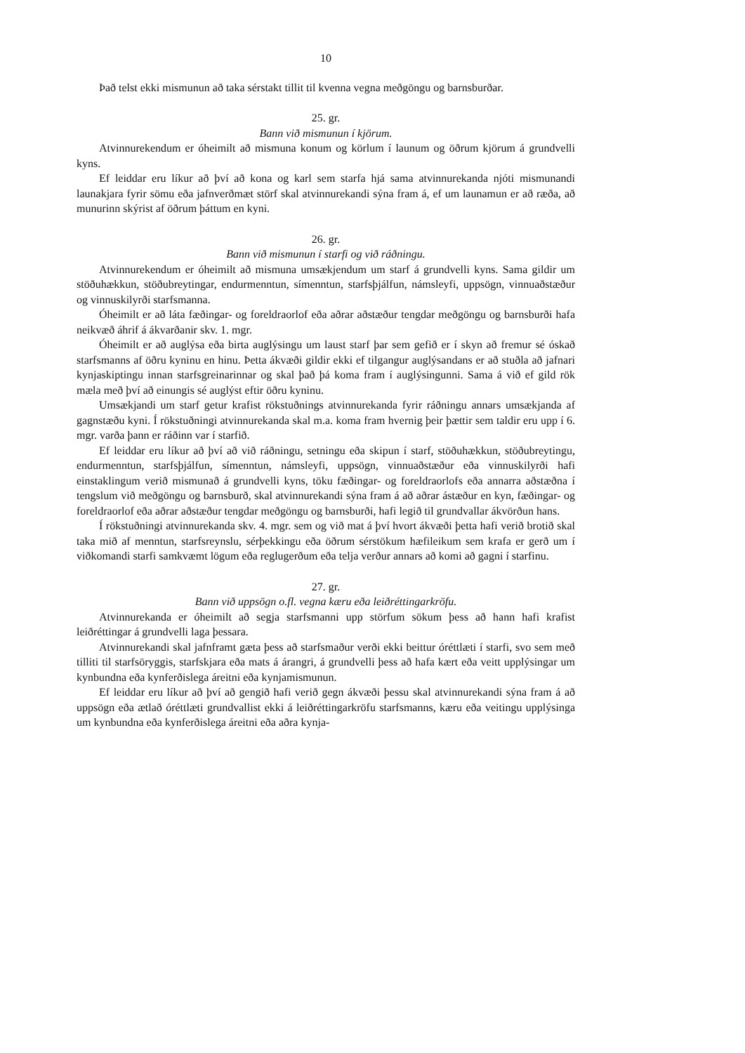10
Það telst ekki mismunun að taka sérstakt tillit til kvenna vegna meðgöngu og barnsburðar.
25. gr.
Bann við mismunun í kjörum.
Atvinnurekendum er óheimilt að mismuna konum og körlum í launum og öðrum kjörum á grundvelli kyns.
Ef leiddar eru líkur að því að kona og karl sem starfa hjá sama atvinnurekanda njóti mismunandi launakjara fyrir sömu eða jafnverðmæt störf skal atvinnurekandi sýna fram á, ef um launamun er að ræða, að munurinn skýrist af öðrum þáttum en kyni.
26. gr.
Bann við mismunun í starfi og við ráðningu.
Atvinnurekendum er óheimilt að mismuna umsækjendum um starf á grundvelli kyns. Sama gildir um stöðuhækkun, stöðubreytingar, endurmenntun, símenntun, starfsþjálfun, námsleyfi, uppsögn, vinnuaðstæður og vinnuskilyrði starfsmanna.
Óheimilt er að láta fæðingar- og foreldraorlof eða aðrar aðstæður tengdar meðgöngu og barnsburði hafa neikvæð áhrif á ákvarðanir skv. 1. mgr.
Óheimilt er að auglýsa eða birta auglýsingu um laust starf þar sem gefið er í skyn að fremur sé óskað starfsmanns af öðru kyninu en hinu. Þetta ákvæði gildir ekki ef tilgangur auglýsandans er að stuðla að jafnari kynjaskiptingu innan starfsgreinarinnar og skal það þá koma fram í auglýsingunni. Sama á við ef gild rök mæla með því að einungis sé auglýst eftir öðru kyninu.
Umsækjandi um starf getur krafist rökstuðnings atvinnurekanda fyrir ráðningu annars umsækjanda af gagnstæðu kyni. Í rökstuðningi atvinnurekanda skal m.a. koma fram hvernig þeir þættir sem taldir eru upp í 6. mgr. varða þann er ráðinn var í starfið.
Ef leiddar eru líkur að því að við ráðningu, setningu eða skipun í starf, stöðuhækkun, stöðubreytingu, endurmenntun, starfsþjálfun, símenntun, námsleyfi, uppsögn, vinnuaðstæður eða vinnuskilyrði hafi einstaklingum verið mismunað á grundvelli kyns, töku fæðingar- og foreldraorlofs eða annarra aðstæðna í tengslum við meðgöngu og barnsburð, skal atvinnurekandi sýna fram á að aðrar ástæður en kyn, fæðingar- og foreldraorlof eða aðrar aðstæður tengdar meðgöngu og barnsburði, hafi legið til grundvallar ákvörðun hans.
Í rökstuðningi atvinnurekanda skv. 4. mgr. sem og við mat á því hvort ákvæði þetta hafi verið brotið skal taka mið af menntun, starfsreynslu, sérþekkingu eða öðrum sérstökum hæfileikum sem krafa er gerð um í viðkomandi starfi samkvæmt lögum eða reglugerðum eða telja verður annars að komi að gagni í starfinu.
27. gr.
Bann við uppsögn o.fl. vegna kæru eða leiðréttingarkröfu.
Atvinnurekanda er óheimilt að segja starfsmanni upp störfum sökum þess að hann hafi krafist leiðréttingar á grundvelli laga þessara.
Atvinnurekandi skal jafnframt gæta þess að starfsmaður verði ekki beittur óréttlæti í starfi, svo sem með tilliti til starfsöryggis, starfskjara eða mats á árangri, á grundvelli þess að hafa kært eða veitt upplýsingar um kynbundna eða kynferðislega áreitni eða kynjamismunun.
Ef leiddar eru líkur að því að gengið hafi verið gegn ákvæði þessu skal atvinnurekandi sýna fram á að uppsögn eða ætlað óréttlæti grundvallist ekki á leiðréttingarkröfu starfsmanns, kæru eða veitingu upplýsinga um kynbundna eða kynferðislega áreitni eða aðra kynja-